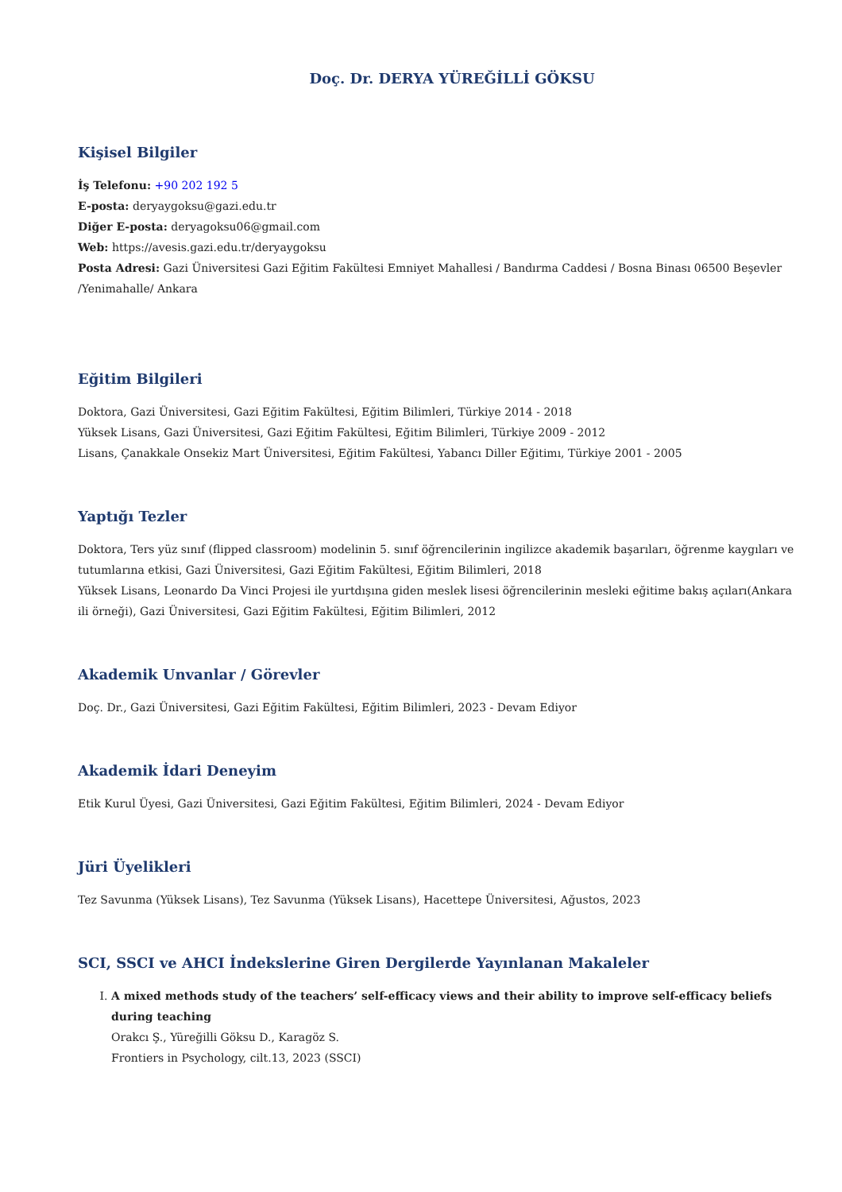Doç. Dr. DERYA YÜREĞİLLİ GÖKSU
Kişisel Bilgiler
İş Telefonu: +90 202 192 5
E-posta: deryaygoksu@gazi.edu.tr
Diğer E-posta: deryagoksu06@gmail.com
Web: https://avesis.gazi.edu.tr/deryaygoksu
Posta Adresi: Gazi Üniversitesi Gazi Eğitim Fakültesi Emniyet Mahallesi / Bandırma Caddesi / Bosna Binası 06500 Beşevler /Yenimahalle/ Ankara
Eğitim Bilgileri
Doktora, Gazi Üniversitesi, Gazi Eğitim Fakültesi, Eğitim Bilimleri, Türkiye 2014 - 2018
Yüksek Lisans, Gazi Üniversitesi, Gazi Eğitim Fakültesi, Eğitim Bilimleri, Türkiye 2009 - 2012
Lisans, Çanakkale Onsekiz Mart Üniversitesi, Eğitim Fakültesi, Yabancı Diller Eğitimı, Türkiye 2001 - 2005
Yaptığı Tezler
Doktora, Ters yüz sınıf (flipped classroom) modelinin 5. sınıf öğrencilerinin ingilizce akademik başarıları, öğrenme kaygıları ve tutumlarına etkisi, Gazi Üniversitesi, Gazi Eğitim Fakültesi, Eğitim Bilimleri, 2018
Yüksek Lisans, Leonardo Da Vinci Projesi ile yurtdışına giden meslek lisesi öğrencilerinin mesleki eğitime bakış açıları(Ankara ili örneği), Gazi Üniversitesi, Gazi Eğitim Fakültesi, Eğitim Bilimleri, 2012
Akademik Unvanlar / Görevler
Doç. Dr., Gazi Üniversitesi, Gazi Eğitim Fakültesi, Eğitim Bilimleri, 2023 - Devam Ediyor
Akademik İdari Deneyim
Etik Kurul Üyesi, Gazi Üniversitesi, Gazi Eğitim Fakültesi, Eğitim Bilimleri, 2024 - Devam Ediyor
Jüri Üyelikleri
Tez Savunma (Yüksek Lisans), Tez Savunma (Yüksek Lisans), Hacettepe Üniversitesi, Ağustos, 2023
SCI, SSCI ve AHCI İndekslerine Giren Dergilerde Yayınlanan Makaleler
I. A mixed methods study of the teachers’ self-efficacy views and their ability to improve self-efficacy beliefs during teaching
Orakcı Ş., Yüreğilli Göksu D., Karagöz S.
Frontiers in Psychology, cilt.13, 2023 (SSCI)